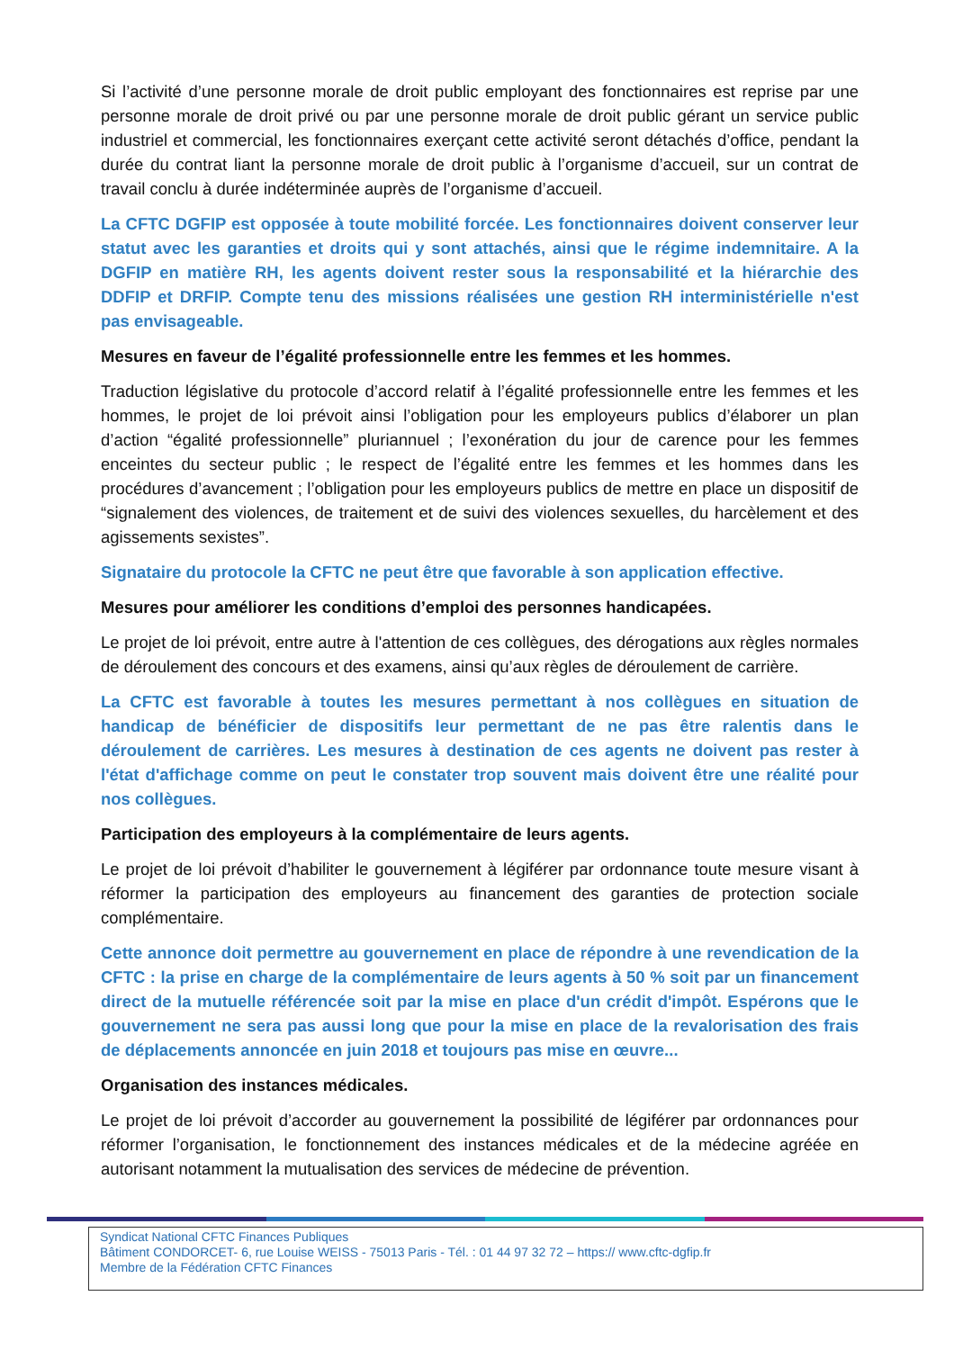Si l’activité d’une personne morale de droit public employant des fonctionnaires est reprise par une personne morale de droit privé ou par une personne morale de droit public gérant un service public industriel et commercial, les fonctionnaires exerçant cette activité seront détachés d’office, pendant la durée du contrat liant la personne morale de droit public à l’organisme d’accueil, sur un contrat de travail conclu à durée indéterminée auprès de l’organisme d’accueil.
La CFTC DGFIP est opposée à toute mobilité forcée. Les fonctionnaires doivent conserver leur statut avec les garanties et droits qui y sont attachés, ainsi que le régime indemnitaire. A la DGFIP en matière RH, les agents doivent rester sous la responsabilité et la hiérarchie des DDFIP et DRFIP. Compte tenu des missions réalisées une gestion RH interministérielle n'est pas envisageable.
Mesures en faveur de l’égalité professionnelle entre les femmes et les hommes.
Traduction législative du protocole d’accord relatif à l’égalité professionnelle entre les femmes et les hommes, le projet de loi prévoit ainsi l’obligation pour les employeurs publics d’élaborer un plan d’action “égalité professionnelle” pluriannuel ; l’exonération du jour de carence pour les femmes enceintes du secteur public ; le respect de l’égalité entre les femmes et les hommes dans les procédures d’avancement ; l’obligation pour les employeurs publics de mettre en place un dispositif de “signalement des violences, de traitement et de suivi des violences sexuelles, du harcèlement et des agissements sexistes”.
Signataire du protocole la CFTC ne peut être que favorable à son application effective.
Mesures pour améliorer les conditions d’emploi des personnes handicapées.
Le projet de loi prévoit, entre autre à l'attention de ces collègues, des dérogations aux règles normales de déroulement des concours et des examens, ainsi qu’aux règles de déroulement de carrière.
La CFTC est favorable à toutes les mesures permettant à nos collègues en situation de handicap de bénéficier de dispositifs leur permettant de ne pas être ralentis dans le déroulement de carrières. Les mesures à destination de ces agents ne doivent pas rester à l'état d'affichage comme on peut le constater trop souvent mais doivent être une réalité pour nos collègues.
Participation des employeurs à la complémentaire de leurs agents.
Le projet de loi prévoit d’habiliter le gouvernement à légiférer par ordonnance toute mesure visant à réformer la participation des employeurs au financement des garanties de protection sociale complémentaire.
Cette annonce doit permettre au gouvernement en place de répondre à une revendication de la CFTC : la prise en charge de la complémentaire de leurs agents à 50 % soit par un financement direct de la mutuelle référencée soit par la mise en place d'un crédit d'impôt. Espérons que le gouvernement ne sera pas aussi long que pour la mise en place de la revalorisation des frais de déplacements annoncée en juin 2018 et toujours pas mise en œuvre...
Organisation des instances médicales.
Le projet de loi prévoit d’accorder au gouvernement la possibilité de légiférer par ordonnances pour réformer l’organisation, le fonctionnement des instances médicales et de la médecine agréée en autorisant notamment la mutualisation des services de médecine de prévention.
Syndicat National CFTC Finances Publiques
Bâtiment CONDORCET- 6, rue Louise WEISS - 75013 Paris - Tél. : 01 44 97 32 72 – https:// www.cftc-dgfip.fr
Membre de la Fédération CFTC Finances